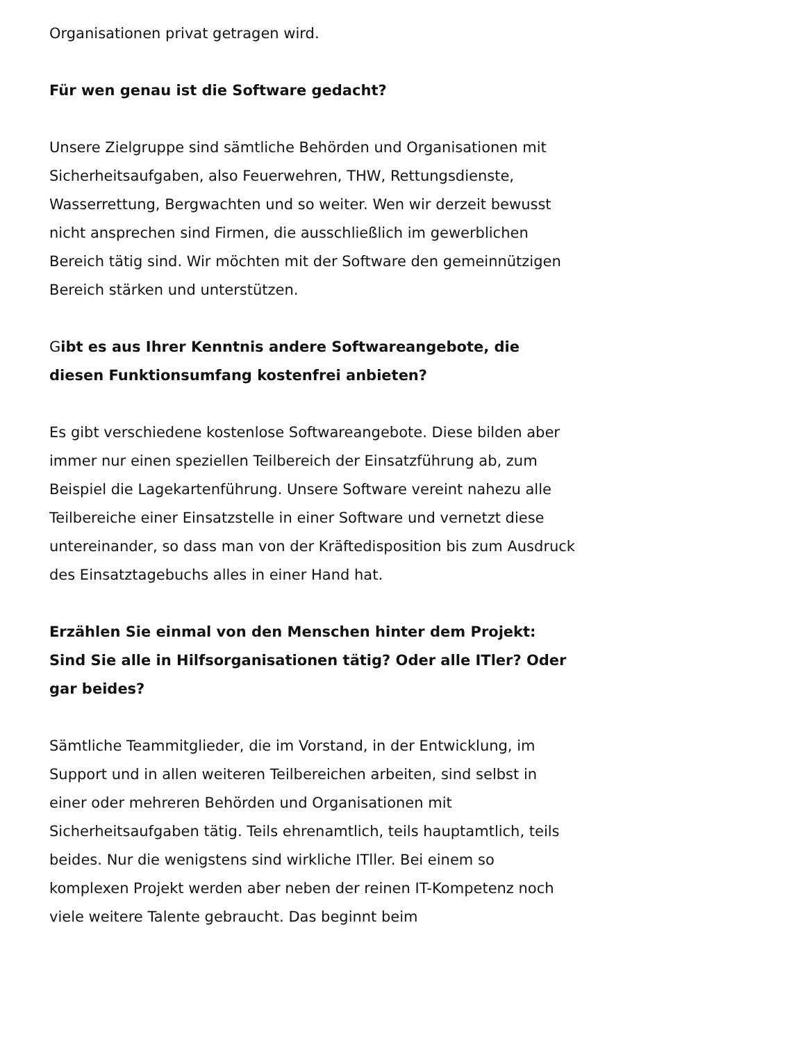Organisationen privat getragen wird.
Für wen genau ist die Software gedacht?
Unsere Zielgruppe sind sämtliche Behörden und Organisationen mit Sicherheitsaufgaben, also Feuerwehren, THW, Rettungsdienste, Wasserrettung, Bergwachten und so weiter. Wen wir derzeit bewusst nicht ansprechen sind Firmen, die ausschließlich im gewerblichen Bereich tätig sind. Wir möchten mit der Software den gemeinnützigen Bereich stärken und unterstützen.
Gibt es aus Ihrer Kenntnis andere Softwareangebote, die diesen Funktionsumfang kostenfrei anbieten?
Es gibt verschiedene kostenlose Softwareangebote. Diese bilden aber immer nur einen speziellen Teilbereich der Einsatzführung ab, zum Beispiel die Lagekartenführung. Unsere Software vereint nahezu alle Teilbereiche einer Einsatzstelle in einer Software und vernetzt diese untereinander, so dass man von der Kräftedisposition bis zum Ausdruck des Einsatztagebuchs alles in einer Hand hat.
Erzählen Sie einmal von den Menschen hinter dem Projekt: Sind Sie alle in Hilfsorganisationen tätig? Oder alle ITler? Oder gar beides?
Sämtliche Teammitglieder, die im Vorstand, in der Entwicklung, im Support und in allen weiteren Teilbereichen arbeiten, sind selbst in einer oder mehreren Behörden und Organisationen mit Sicherheitsaufgaben tätig. Teils ehrenamtlich, teils hauptamtlich, teils beides. Nur die wenigstens sind wirkliche ITller. Bei einem so komplexen Projekt werden aber neben der reinen IT-Kompetenz noch viele weitere Talente gebraucht. Das beginnt beim